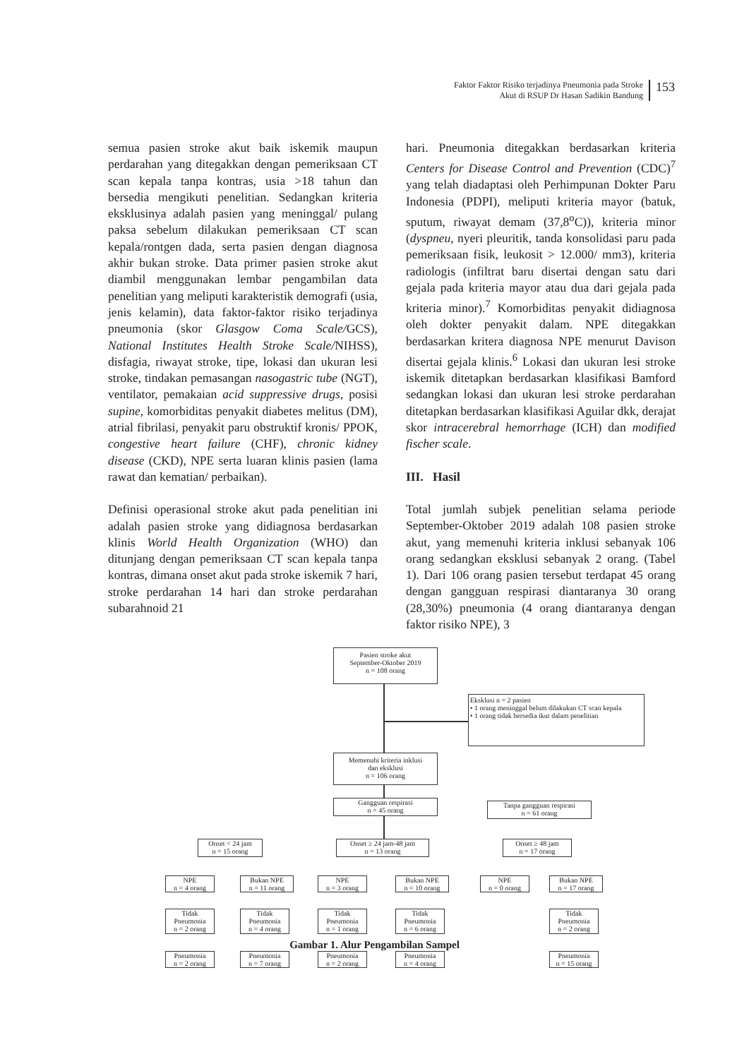Faktor Faktor Risiko terjadinya Pneumonia pada Stroke
Akut di RSUP Dr Hasan Sadikin Bandung
153
semua pasien stroke akut baik iskemik maupun perdarahan yang ditegakkan dengan pemeriksaan CT scan kepala tanpa kontras, usia >18 tahun dan bersedia mengikuti penelitian. Sedangkan kriteria eksklusinya adalah pasien yang meninggal/ pulang paksa sebelum dilakukan pemeriksaan CT scan kepala/rontgen dada, serta pasien dengan diagnosa akhir bukan stroke. Data primer pasien stroke akut diambil menggunakan lembar pengambilan data penelitian yang meliputi karakteristik demografi (usia, jenis kelamin), data faktor-faktor risiko terjadinya pneumonia (skor Glasgow Coma Scale/GCS), National Institutes Health Stroke Scale/NIHSS), disfagia, riwayat stroke, tipe, lokasi dan ukuran lesi stroke, tindakan pemasangan nasogastric tube (NGT), ventilator, pemakaian acid suppressive drugs, posisi supine, komorbiditas penyakit diabetes melitus (DM), atrial fibrilasi, penyakit paru obstruktif kronis/ PPOK, congestive heart failure (CHF), chronic kidney disease (CKD), NPE serta luaran klinis pasien (lama rawat dan kematian/ perbaikan).
Definisi operasional stroke akut pada penelitian ini adalah pasien stroke yang didiagnosa berdasarkan klinis World Health Organization (WHO) dan ditunjang dengan pemeriksaan CT scan kepala tanpa kontras, dimana onset akut pada stroke iskemik 7 hari, stroke perdarahan 14 hari dan stroke perdarahan subarahnoid 21
hari. Pneumonia ditegakkan berdasarkan kriteria Centers for Disease Control and Prevention (CDC)<sup>7</sup> yang telah diadaptasi oleh Perhimpunan Dokter Paru Indonesia (PDPI), meliputi kriteria mayor (batuk, sputum, riwayat demam (37,8<sup>o</sup>C)), kriteria minor (dyspneu, nyeri pleuritik, tanda konsolidasi paru pada pemeriksaan fisik, leukosit > 12.000/ mm3), kriteria radiologis (infiltrat baru disertai dengan satu dari gejala pada kriteria mayor atau dua dari gejala pada kriteria minor).<sup>7</sup> Komorbiditas penyakit didiagnosa oleh dokter penyakit dalam. NPE ditegakkan berdasarkan kritera diagnosa NPE menurut Davison disertai gejala klinis.<sup>6</sup> Lokasi dan ukuran lesi stroke iskemik ditetapkan berdasarkan klasifikasi Bamford sedangkan lokasi dan ukuran lesi stroke perdarahan ditetapkan berdasarkan klasifikasi Aguilar dkk, derajat skor intracerebral hemorrhage (ICH) dan modified fischer scale.
III. Hasil
Total jumlah subjek penelitian selama periode September-Oktober 2019 adalah 108 pasien stroke akut, yang memenuhi kriteria inklusi sebanyak 106 orang sedangkan eksklusi sebanyak 2 orang. (Tabel 1). Dari 106 orang pasien tersebut terdapat 45 orang dengan gangguan respirasi diantaranya 30 orang (28,30%) pneumonia (4 orang diantaranya dengan faktor risiko NPE), 3
Pasien stroke akut
September-Oktober 2019
n = 108 orang
Eksklusi n = 2 pasien
• 1 orang meninggal belum dilakukan CT scan kepala
• 1 orang tidak bersedia ikut dalam penelitian
Memenuhi kriteria inklusi
dan eksklusi
n = 106 orang
Gangguan respirasi
n = 45 orang
Tanpa gangguan respirasi
n = 61 orang
Onset < 24 jam
n = 15 orang
Onset ≥ 24 jam-48 jam
n = 13 orang
Onset ≥ 48 jam
n = 17 orang
NPE
n = 4 orang
Bukan NPE
n = 11 orang
NPE
n = 3 orang
Bukan NPE
n = 10 orang
NPE
n = 0 orang
Bukan NPE
n = 17 orang
Tidak
Pneumonia
n = 2 orang
Tidak
Pneumonia
n = 4 orang
Tidak
Pneumonia
n = 1 orang
Tidak
Pneumonia
n = 6 orang
Tidak
Pneumonia
n = 2 orang
Pneumonia
n = 2 orang
Pneumonia
n = 7 orang
Pneumonia
n = 2 orang
Pneumonia
n = 4 orang
Pneumonia
n = 15 orang
Gambar 1. Alur Pengambilan Sampel